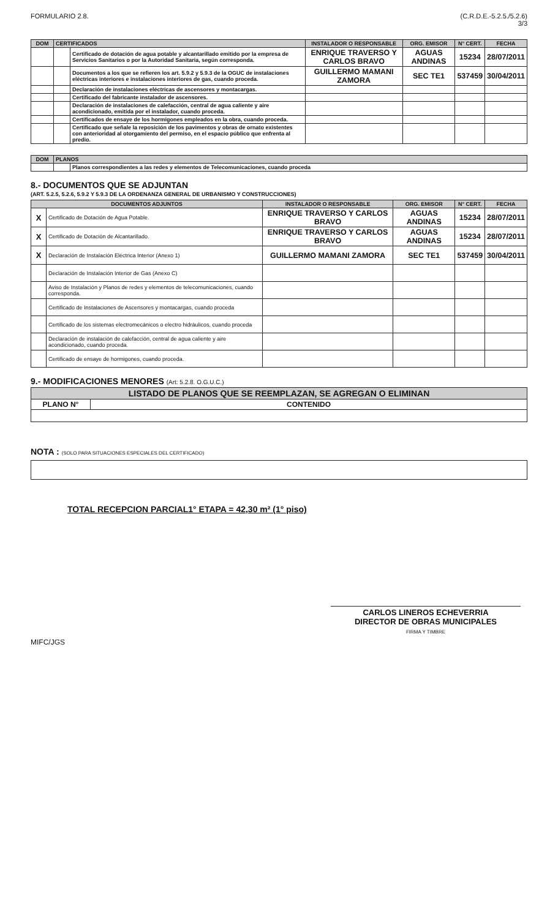FORMULARIO 2.8. (C.R.D.E.-5.2.5./5.2.6)
3/3
| DOM | CERTIFICADOS | | INSTALADOR O RESPONSABLE | ORG. EMISOR | N° CERT. | FECHA |
| --- | --- | --- | --- | --- | --- | --- |
| | | Certificado de dotación de agua potable y alcantarillado emitido por la empresa de Servicios Sanitarios o por la Autoridad Sanitaria, según corresponda. | ENRIQUE TRAVERSO Y CARLOS BRAVO | AGUAS ANDINAS | 15234 | 28/07/2011 |
| | | Documentos a los que se refieren los art. 5.9.2 y 5.9.3 de la OGUC de instalaciones eléctricas interiores e instalaciones interiores de gas, cuando proceda. | GUILLERMO MAMANI ZAMORA | SEC TE1 | 537459 | 30/04/2011 |
| | | Declaración de instalaciones eléctricas de ascensores y montacargas. | | | | |
| | | Certificado del fabricante instalador de ascensores. | | | | |
| | | Declaración de instalaciones de calefacción, central de agua caliente y aire acondicionado, emitida por el instalador, cuando proceda. | | | | |
| | | Certificados de ensaye de los hormigones empleados en la obra, cuando proceda. | | | | |
| | | Certificado que señale la reposición de los pavimentos y obras de ornato existentes con anterioridad al otorgamiento del permiso, en el espacio público que enfrenta al predio. | | | | |
| DOM | PLANOS | |
| --- | --- | --- |
| | | Planos correspondientes a las redes y elementos de Telecomunicaciones, cuando proceda |
8.- DOCUMENTOS QUE SE ADJUNTAN
(ART. 5.2.5, 5.2.6, 5.9.2 Y 5.9.3 DE LA ORDENANZA GENERAL DE URBANISMO Y CONSTRUCCIONES)
| DOCUMENTOS ADJUNTOS | | INSTALADOR O RESPONSABLE | ORG. EMISOR | N° CERT. | FECHA |
| --- | --- | --- | --- | --- | --- |
| X | Certificado de Dotación de Agua Potable. | ENRIQUE TRAVERSO Y CARLOS BRAVO | AGUAS ANDINAS | 15234 | 28/07/2011 |
| X | Certificado de Dotación de Alcantarillado. | ENRIQUE TRAVERSO Y CARLOS BRAVO | AGUAS ANDINAS | 15234 | 28/07/2011 |
| X | Declaración de Instalación Eléctrica Interior (Anexo 1) | GUILLERMO MAMANI ZAMORA | SEC TE1 | 537459 | 30/04/2011 |
| | Declaración de Instalación Interior de Gas (Anexo C) | | | | |
| | Aviso de Instalación y Planos de redes y elementos de telecomunicaciones, cuando corresponda. | | | | |
| | Certificado de Instalaciones de Ascensores y montacargas, cuando proceda | | | | |
| | Certificado de los sistemas electromecánicos o electro hidráulicos, cuando proceda | | | | |
| | Declaración de instalación de calefacción, central de agua caliente y aire acondicionado, cuando proceda. | | | | |
| | Certificado de ensaye de hormigones, cuando proceda. | | | | |
9.- MODIFICACIONES MENORES (Art: 5.2.8. O.G.U.C.)
| LISTADO DE PLANOS QUE SE REEMPLAZAN, SE AGREGAN O ELIMINAN | |
| --- | --- |
| PLANO N° | CONTENIDO |
NOTA : (SOLO PARA SITUACIONES ESPECIALES DEL CERTIFICADO)
TOTAL RECEPCION PARCIAL1° ETAPA = 42,30 m² (1° piso)
CARLOS LINEROS ECHEVERRIA
DIRECTOR DE OBRAS MUNICIPALES
FIRMA Y TIMBRE
MIFC/JGS